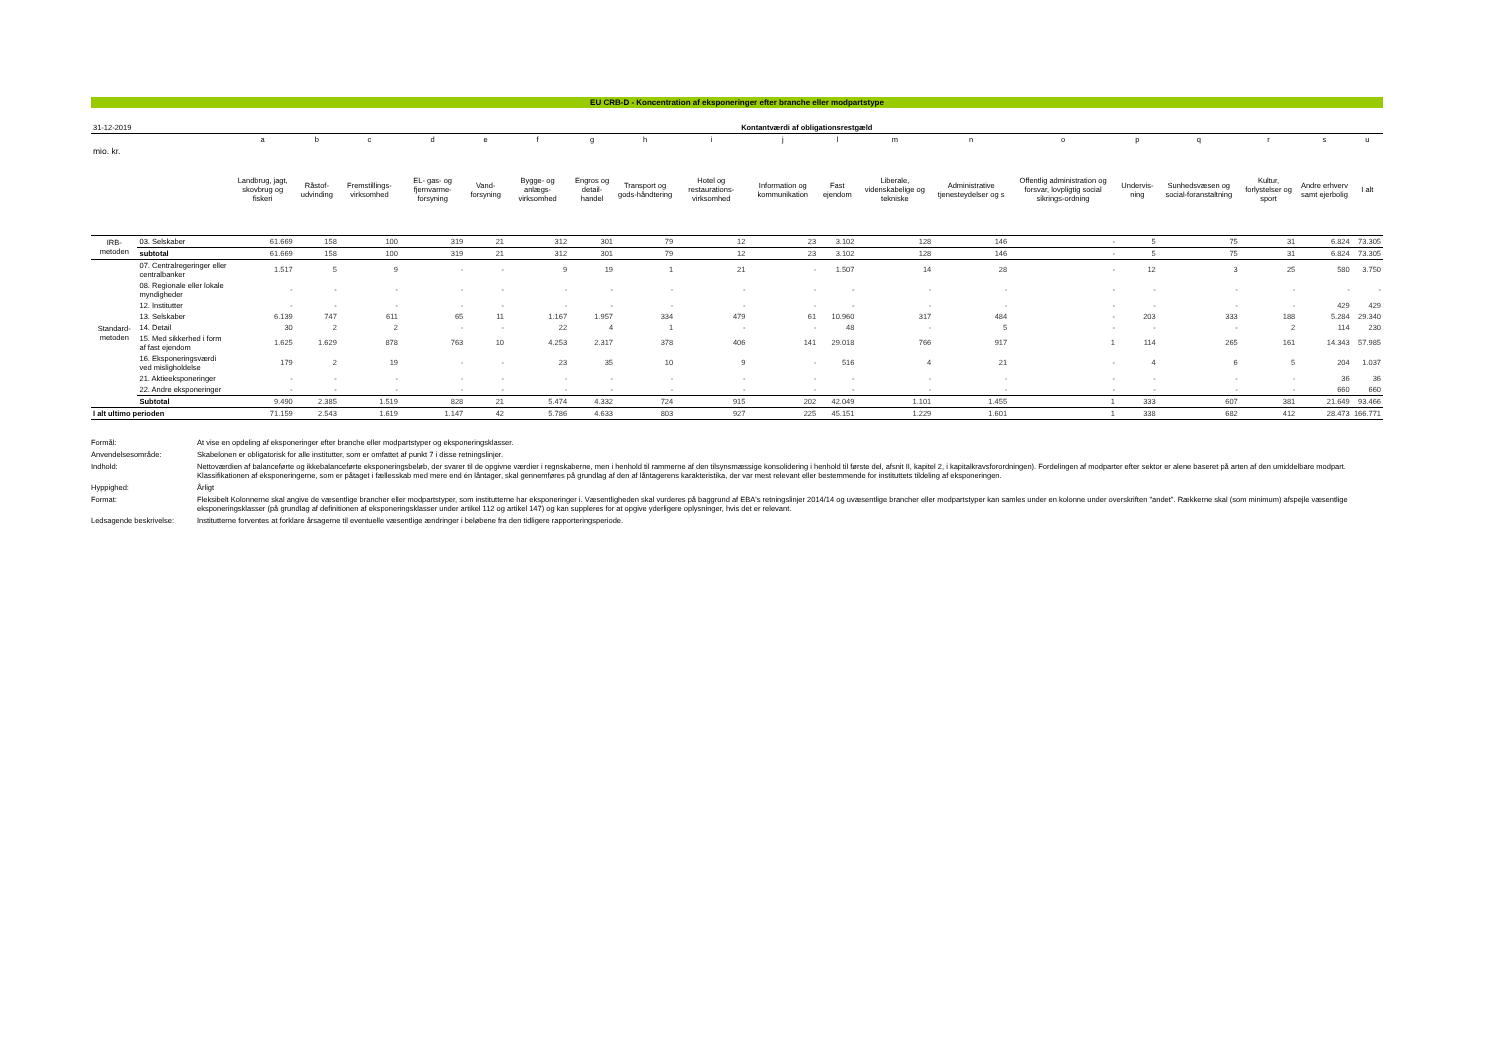EU CRB-D - Koncentration af eksponeringer efter branche eller modpartstype
| 31-12-2019 | | Kontantværdi af obligationsrestgæld | | | | | | | | | | | | | | | | | | |
| | | a | b | c | d | e | f | g | h | i | j | l | m | n | o | p | q | r | s | u |
| mio. kr. | | Landbrug, jagt, skovbrug og fiskeri | Råstof-udvinding | Fremstillings-virksomhed | EL- gas- og fjernvarme-forsyning | Vand-forsyning | Bygge- og anlægs-virksomhed | Engros og detail-handel | Transport og gods-håndtering | Hotel og restaurations-virksomhed | Information og kommunikation | Fast ejendom | Liberale, videnskabelige og tekniske | Administrative tjenesteydelser og s | Offentlig administration og forsvar, lovpligtig social sikrings-ordning | Undervis-ning | Sunhedsvæsen og social-foranstaltning | Kultur, forlystelser og sport | Andre erhverv samt ejerbolig | I alt |
| IRB-metoden | 03. Selskaber | 61.669 | 158 | 100 | 319 | 21 | 312 | 301 | 79 | 12 | 23 | 3.102 | 128 | 146 | - | 5 | 75 | 31 | 6.824 | 73.305 |
| | subtotal | 61.669 | 158 | 100 | 319 | 21 | 312 | 301 | 79 | 12 | 23 | 3.102 | 128 | 146 | - | 5 | 75 | 31 | 6.824 | 73.305 |
| Standard-metoden | 07. Centralregeringer eller centralbanker | 1.517 | 5 | 9 | - | - | 9 | 19 | 1 | 21 | - | 1.507 | 14 | 28 | - | 12 | 3 | 25 | 580 | 3.750 |
| | 08. Regionale eller lokale myndigheder | - | - | - | - | - | - | - | - | - | - | - | - | - | - | - | - | - | - | - |
| | 12. Institutter | - | - | - | - | - | - | - | - | - | - | - | - | - | - | - | - | - | 429 | 429 |
| | 13. Selskaber | 6.139 | 747 | 611 | 65 | 11 | 1.167 | 1.957 | 334 | 479 | 61 | 10.960 | 317 | 484 | - | 203 | 333 | 188 | 5.284 | 29.340 |
| | 14. Detail | 30 | 2 | 2 | - | - | 22 | 4 | 1 | - | - | 48 | - | 5 | - | - | - | 2 | 114 | 230 |
| | 15. Med sikkerhed i form af fast ejendom | 1.625 | 1.629 | 878 | 763 | 10 | 4.253 | 2.317 | 378 | 406 | 141 | 29.018 | 766 | 917 | 1 | 114 | 265 | 161 | 14.343 | 57.985 |
| | 16. Eksponeringsværdi ved misligholdelse | 179 | 2 | 19 | - | - | 23 | 35 | 10 | 9 | - | 516 | 4 | 21 | - | 4 | 6 | 5 | 204 | 1.037 |
| | 21. Aktieeksponeringer | - | - | - | - | - | - | - | - | - | - | - | - | - | - | - | - | - | 36 | 36 |
| | 22. Andre eksponeringer | - | - | - | - | - | - | - | - | - | - | - | - | - | - | - | - | - | 660 | 660 |
| | Subtotal | 9.490 | 2.385 | 1.519 | 828 | 21 | 5.474 | 4.332 | 724 | 915 | 202 | 42.049 | 1.101 | 1.455 | 1 | 333 | 607 | 381 | 21.649 | 93.466 |
| I alt ultimo perioden | | 71.159 | 2.543 | 1.619 | 1.147 | 42 | 5.786 | 4.633 | 803 | 927 | 225 | 45.151 | 1.229 | 1.601 | 1 | 338 | 682 | 412 | 28.473 | 166.771 |
Formål:
At vise en opdeling af eksponeringer efter branche eller modpartstyper og eksponeringsklasser.
Anvendelsesområde:
Skabelonen er obligatorisk for alle institutter, som er omfattet af punkt 7 i disse retningslinjer.
Indhold:
Nettoværdien af balanceførte og ikkebalanceførte eksponeringsbeløb, der svarer til de opgivne værdier i regnskaberne, men i henhold til rammerne af den tilsynsmæssige konsolidering i henhold til første del, afsnit II, kapitel 2, i kapitalkravsforordningen). Fordelingen af modparter efter sektor er alene baseret på arten af den umiddelbare modpart. Klassifikationen af eksponeringerne, som er påtaget i fællesskab med mere end én låntager, skal gennemføres på grundlag af den af låntagerens karakteristika, der var mest relevant eller bestemmende for instituttets tildeling af eksponeringen.
Hyppighed:
Årligt
Format:
Fleksibelt Kolonnerne skal angive de væsentlige brancher eller modpartstyper, som institutterne har eksponeringer i. Væsentligheden skal vurderes på baggrund af EBA's retningslinjer 2014/14 og uvæsentlige brancher eller modpartstyper kan samles under en kolonne under overskriften "andet". Rækkerne skal (som minimum) afspejle væsentlige eksponeringsklasser (på grundlag af definitionen af eksponeringsklasser under artikel 112 og artikel 147) og kan suppleres for at opgive yderligere oplysninger, hvis det er relevant.
Ledsagende beskrivelse:
Institutterne forventes at forklare årsagerne til eventuelle væsentlige ændringer i beløbene fra den tidligere rapporteringsperiode.